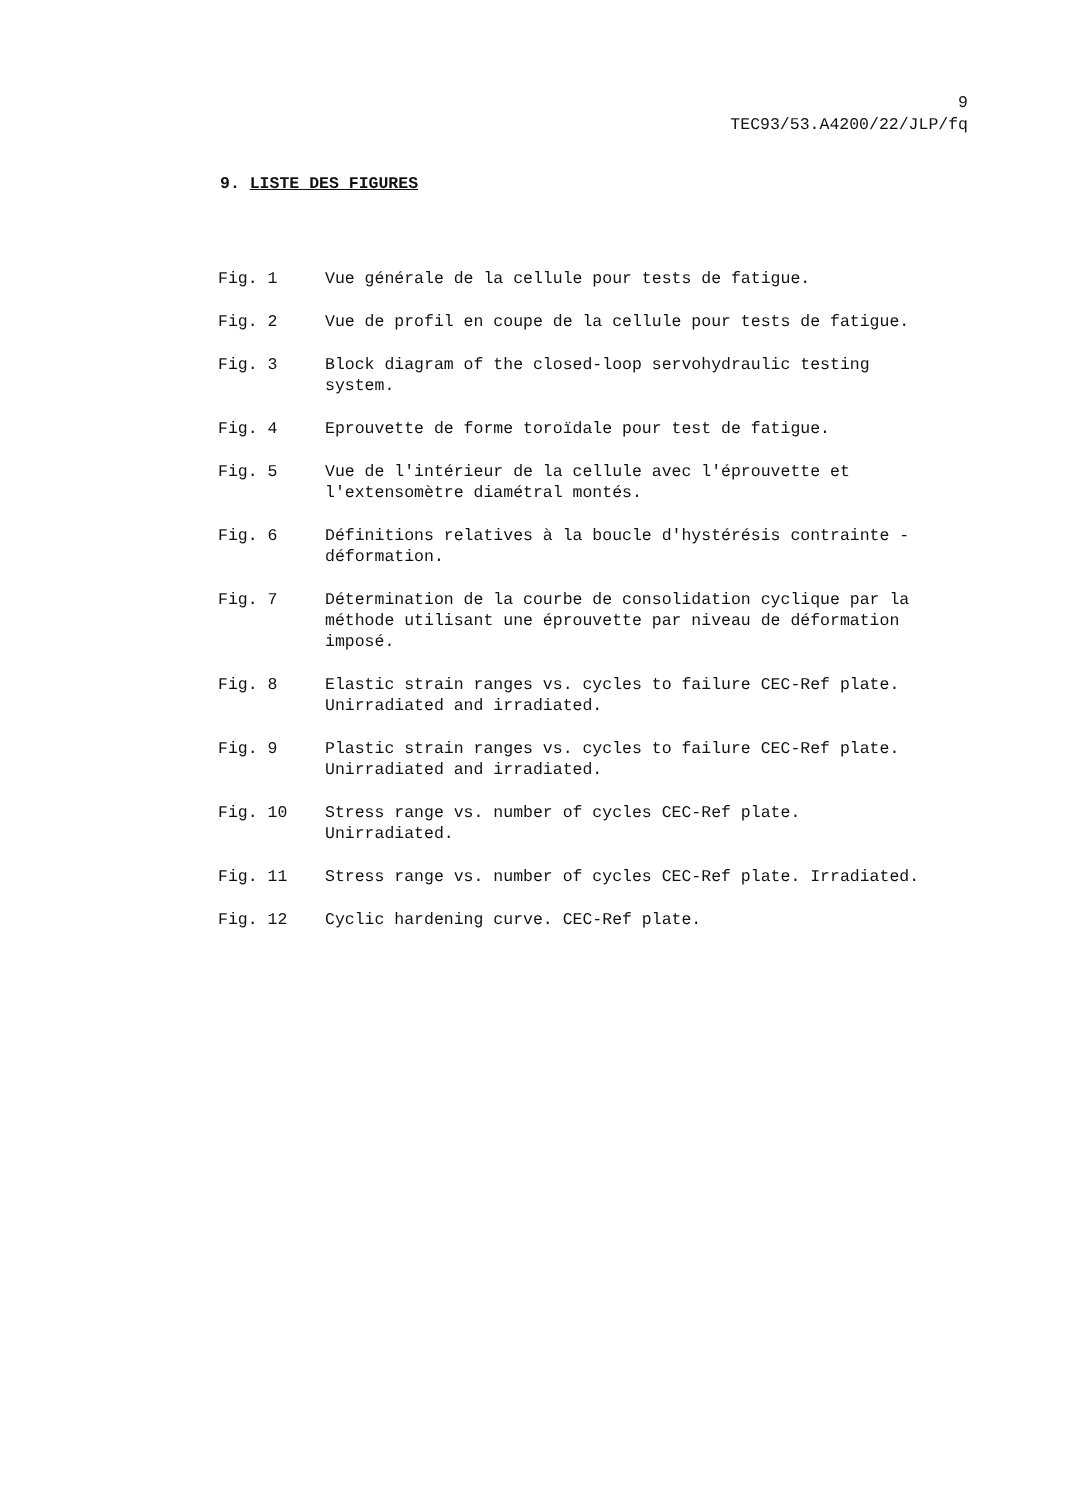9
TEC93/53.A4200/22/JLP/fq
9. LISTE DES FIGURES
Fig. 1 Vue générale de la cellule pour tests de fatigue.
Fig. 2 Vue de profil en coupe de la cellule pour tests de fatigue.
Fig. 3 Block diagram of the closed-loop servohydraulic testing
system.
Fig. 4 Eprouvette de forme toroïdale pour test de fatigue.
Fig. 5 Vue de l'intérieur de la cellule avec l'éprouvette et
l'extensomètre diamétral montés.
Fig. 6 Définitions relatives à la boucle d'hystérésis contrainte -
déformation.
Fig. 7 Détermination de la courbe de consolidation cyclique par la
méthode utilisant une éprouvette par niveau de déformation
imposé.
Fig. 8 Elastic strain ranges vs. cycles to failure CEC-Ref plate.
Unirradiated and irradiated.
Fig. 9 Plastic strain ranges vs. cycles to failure CEC-Ref plate.
Unirradiated and irradiated.
Fig. 10 Stress range vs. number of cycles CEC-Ref plate.
Unirradiated.
Fig. 11 Stress range vs. number of cycles CEC-Ref plate. Irradiated.
Fig. 12 Cyclic hardening curve. CEC-Ref plate.